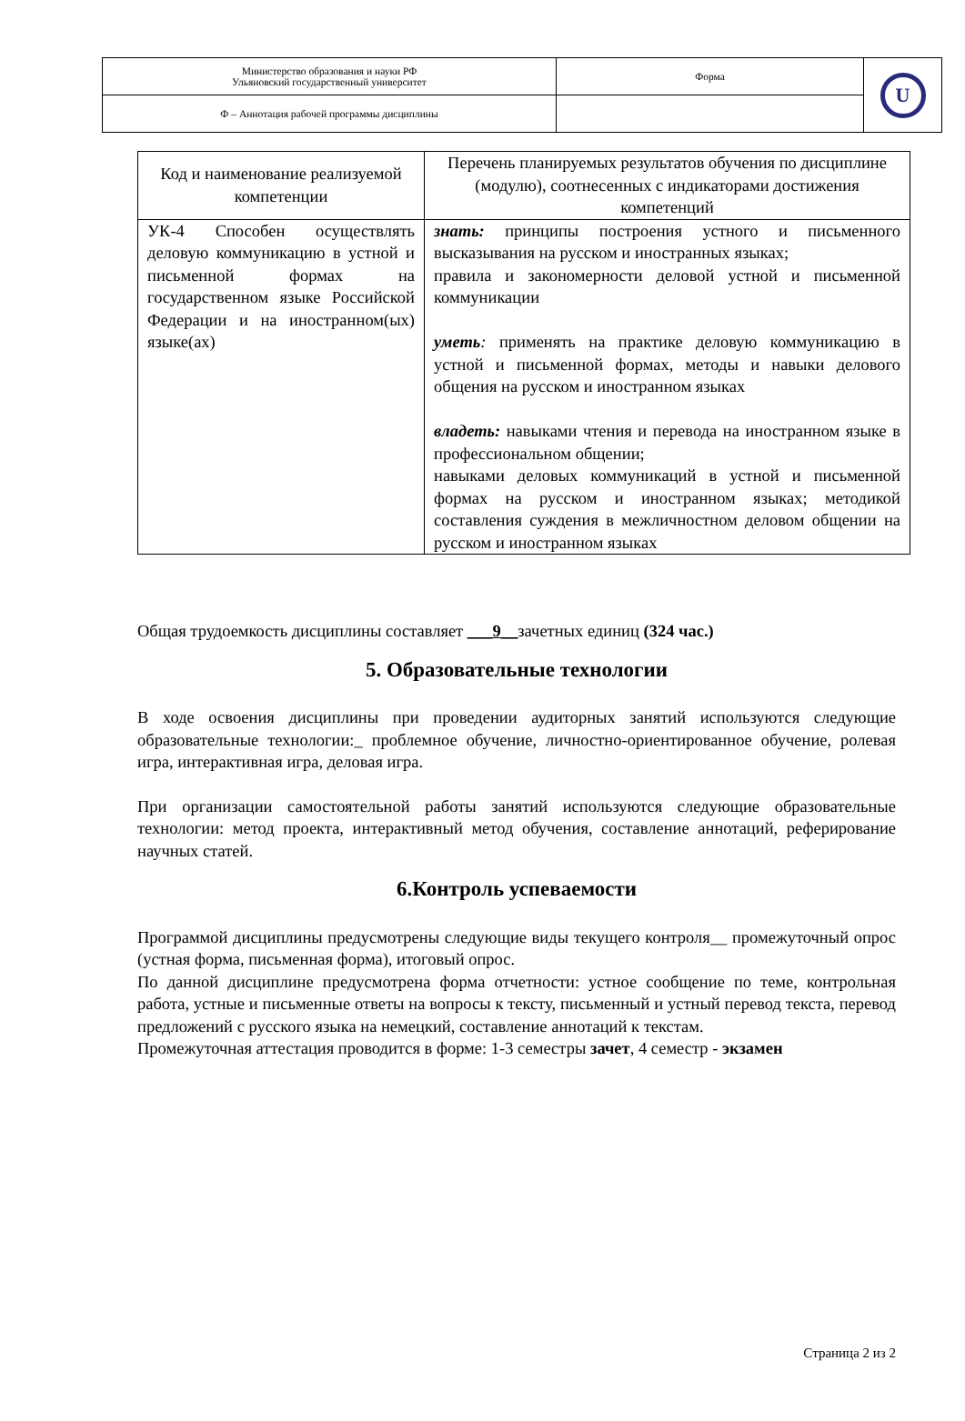| Министерство образования и науки РФ Ульяновский государственный университет | Форма | U |
| Ф – Аннотация рабочей программы дисциплины | | |
| Код и наименование реализуемой компетенции | Перечень планируемых результатов обучения по дисциплине (модулю), соотнесенных с индикаторами достижения компетенций |
| --- | --- |
| УК-4 Способен осуществлять деловую коммуникацию в устной и письменной формах на государственном языке Российской Федерации и на иностранном(ых) языке(ах) | знать: принципы построения устного и письменного высказывания на русском и иностранных языках; правила и закономерности деловой устной и письменной коммуникации уметь : применять на практике деловую коммуникацию в устной и письменной формах, методы и навыки делового общения на русском и иностранном языках владеть: навыками чтения и перевода на иностранном языке в профессиональном общении; навыками деловых коммуникаций в устной и письменной формах на русском и иностранном языках; методикой составления суждения в межличностном деловом общении на русском и иностранном языках |
Общая трудоемкость дисциплины составляет ___9__зачетных единиц (324 час.)
5. Образовательные технологии
В ходе освоения дисциплины при проведении аудиторных занятий используются следующие образовательные технологии:_ проблемное обучение, личностно-ориентированное обучение, ролевая игра, интерактивная игра, деловая игра.
При организации самостоятельной работы занятий используются следующие образовательные технологии: метод проекта, интерактивный метод обучения, составление аннотаций, реферирование научных статей.
6.Контроль успеваемости
Программой дисциплины предусмотрены следующие виды текущего контроля__ промежуточный опрос (устная форма, письменная форма), итоговый опрос.
По данной дисциплине предусмотрена форма отчетности: устное сообщение по теме, контрольная работа, устные и письменные ответы на вопросы к тексту, письменный и устный перевод текста, перевод предложений с русского языка на немецкий, составление аннотаций к текстам.
Промежуточная аттестация проводится в форме: 1-3 семестры зачет, 4 семестр - экзамен
Страница 2 из 2